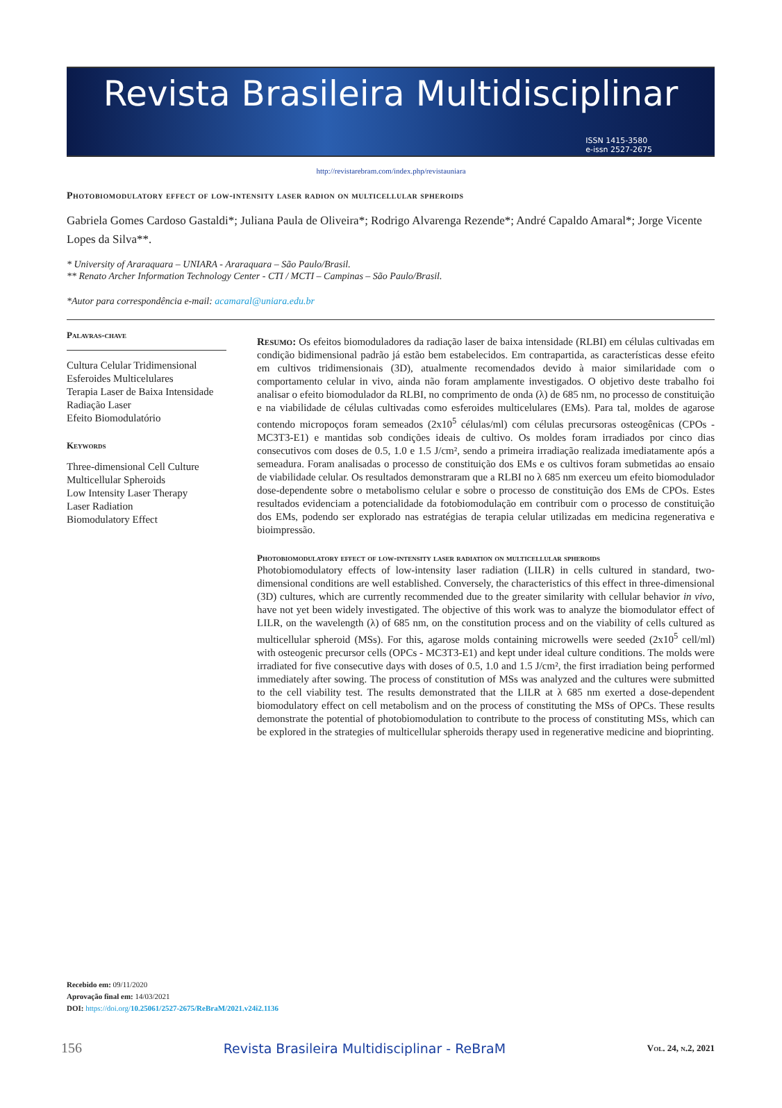Revista Brasileira Multidisciplinar
ISSN 1415-3580
e-issn 2527-2675
http://revistarebram.com/index.php/revistauniara
Photobiomodulatory effect of low-intensity laser radion on multicellular spheroids
Gabriela Gomes Cardoso Gastaldi*; Juliana Paula de Oliveira*; Rodrigo Alvarenga Rezende*; André Capaldo Amaral*; Jorge Vicente Lopes da Silva**.
* University of Araraquara – UNIARA - Araraquara – São Paulo/Brasil.
** Renato Archer Information Technology Center - CTI / MCTI – Campinas – São Paulo/Brasil.
*Autor para correspondência e-mail: acamaral@uniara.edu.br
Palavras-chave
Cultura Celular Tridimensional
Esferoides Multicelulares
Terapia Laser de Baixa Intensidade
Radiação Laser
Efeito Biomodulatório
Keywords
Three-dimensional Cell Culture
Multicellular Spheroids
Low Intensity Laser Therapy
Laser Radiation
Biomodulatory Effect
Resumo: Os efeitos biomoduladores da radiação laser de baixa intensidade (RLBI) em células cultivadas em condição bidimensional padrão já estão bem estabelecidos. Em contrapartida, as características desse efeito em cultivos tridimensionais (3D), atualmente recomendados devido à maior similaridade com o comportamento celular in vivo, ainda não foram amplamente investigados. O objetivo deste trabalho foi analisar o efeito biomodulador da RLBI, no comprimento de onda (λ) de 685 nm, no processo de constituição e na viabilidade de células cultivadas como esferoides multicelulares (EMs). Para tal, moldes de agarose contendo micropoços foram semeados (2x10<sup>5</sup> células/ml) com células precursoras osteogênicas (CPOs - MC3T3-E1) e mantidas sob condições ideais de cultivo. Os moldes foram irradiados por cinco dias consecutivos com doses de 0.5, 1.0 e 1.5 J/cm², sendo a primeira irradiação realizada imediatamente após a semeadura. Foram analisadas o processo de constituição dos EMs e os cultivos foram submetidas ao ensaio de viabilidade celular. Os resultados demonstraram que a RLBI no λ 685 nm exerceu um efeito biomodulador dose-dependente sobre o metabolismo celular e sobre o processo de constituição dos EMs de CPOs. Estes resultados evidenciam a potencialidade da fotobiomodulação em contribuir com o processo de constituição dos EMs, podendo ser explorado nas estratégias de terapia celular utilizadas em medicina regenerativa e bioimpressão.
Photobiomodulatory effect of low-intensity laser radiation on multicellular spheroids
Photobiomodulatory effects of low-intensity laser radiation (LILR) in cells cultured in standard, two-dimensional conditions are well established. Conversely, the characteristics of this effect in three-dimensional (3D) cultures, which are currently recommended due to the greater similarity with cellular behavior in vivo, have not yet been widely investigated. The objective of this work was to analyze the biomodulator effect of LILR, on the wavelength (λ) of 685 nm, on the constitution process and on the viability of cells cultured as multicellular spheroid (MSs). For this, agarose molds containing microwells were seeded (2x10<sup>5</sup> cell/ml) with osteogenic precursor cells (OPCs - MC3T3-E1) and kept under ideal culture conditions. The molds were irradiated for five consecutive days with doses of 0.5, 1.0 and 1.5 J/cm², the first irradiation being performed immediately after sowing. The process of constitution of MSs was analyzed and the cultures were submitted to the cell viability test. The results demonstrated that the LILR at λ 685 nm exerted a dose-dependent biomodulatory effect on cell metabolism and on the process of constituting the MSs of OPCs. These results demonstrate the potential of photobiomodulation to contribute to the process of constituting MSs, which can be explored in the strategies of multicellular spheroids therapy used in regenerative medicine and bioprinting.
Recebido em: 09/11/2020
Aprovação final em: 14/03/2021
DOI: https://doi.org/10.25061/2527-2675/ReBraM/2021.v24i2.1136
156 Revista Brasileira Multidisciplinar - ReBraM Vol. 24, n.2, 2021